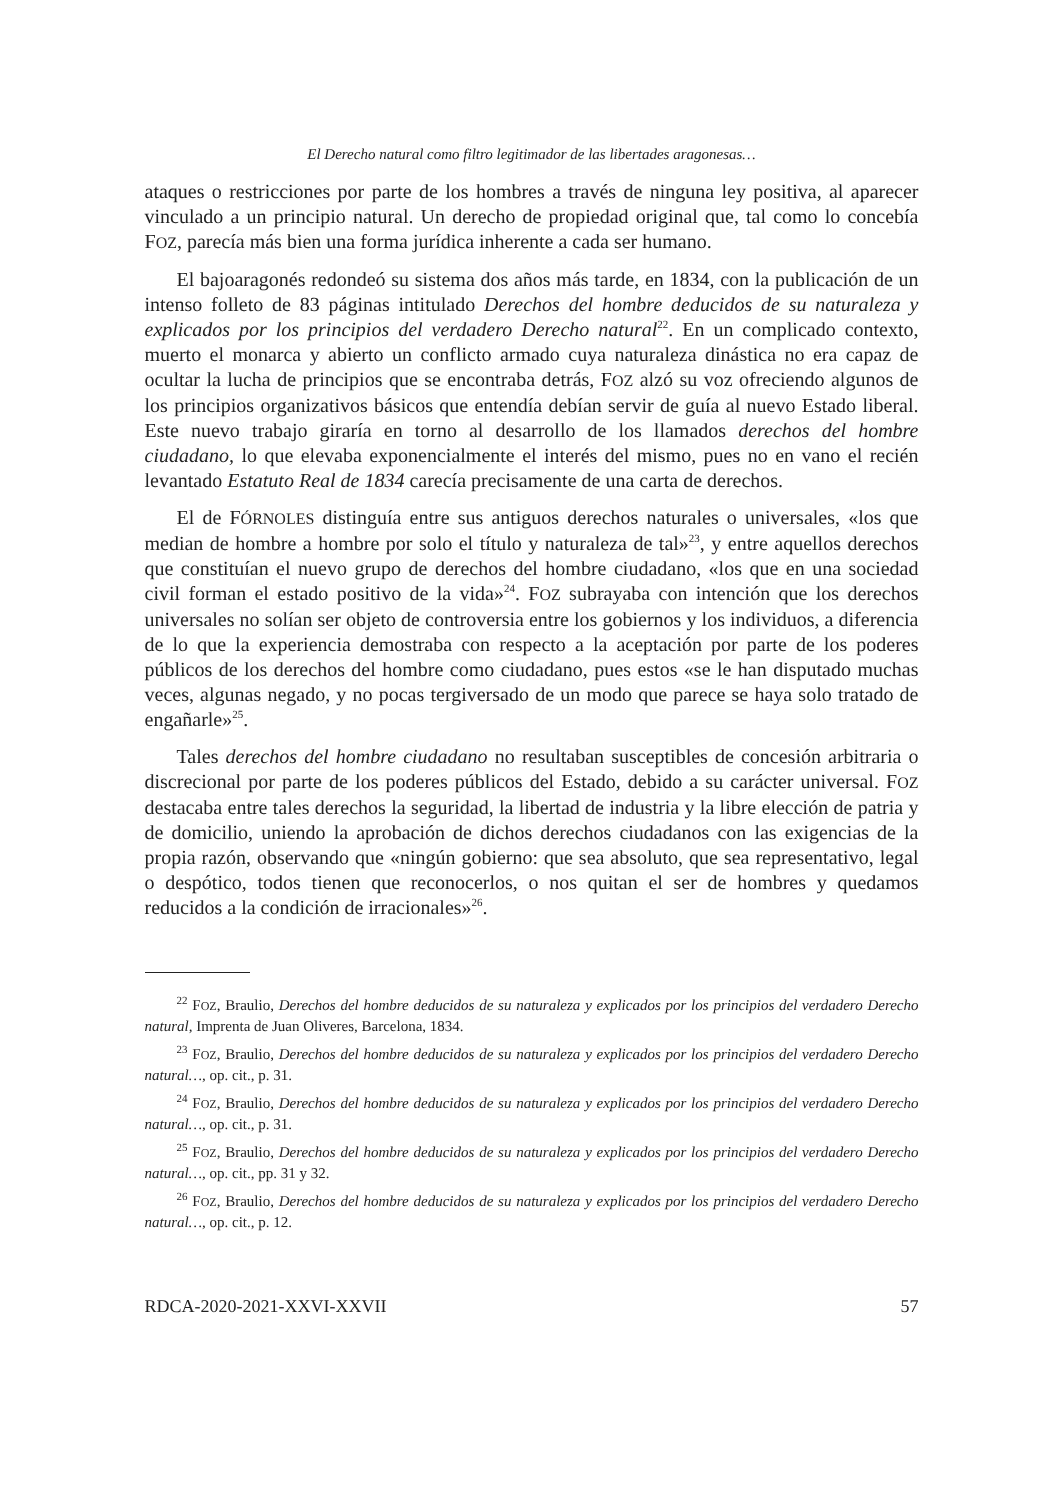El Derecho natural como filtro legitimador de las libertades aragonesas…
ataques o restricciones por parte de los hombres a través de ninguna ley positiva, al aparecer vinculado a un principio natural. Un derecho de propiedad original que, tal como lo concebía FOZ, parecía más bien una forma jurídica inherente a cada ser humano.
El bajoaragonés redondeó su sistema dos años más tarde, en 1834, con la publicación de un intenso folleto de 83 páginas intitulado Derechos del hombre deducidos de su naturaleza y explicados por los principios del verdadero Derecho natural<sup>22</sup>. En un complicado contexto, muerto el monarca y abierto un conflicto armado cuya naturaleza dinástica no era capaz de ocultar la lucha de principios que se encontraba detrás, FOZ alzó su voz ofreciendo algunos de los principios organizativos básicos que entendía debían servir de guía al nuevo Estado liberal. Este nuevo trabajo giraría en torno al desarrollo de los llamados derechos del hombre ciudadano, lo que elevaba exponencialmente el interés del mismo, pues no en vano el recién levantado Estatuto Real de 1834 carecía precisamente de una carta de derechos.
El de FÓRNOLES distinguía entre sus antiguos derechos naturales o universales, «los que median de hombre a hombre por solo el título y naturaleza de tal»<sup>23</sup>, y entre aquellos derechos que constituían el nuevo grupo de derechos del hombre ciudadano, «los que en una sociedad civil forman el estado positivo de la vida»<sup>24</sup>. FOZ subrayaba con intención que los derechos universales no solían ser objeto de controversia entre los gobiernos y los individuos, a diferencia de lo que la experiencia demostraba con respecto a la aceptación por parte de los poderes públicos de los derechos del hombre como ciudadano, pues estos «se le han disputado muchas veces, algunas negado, y no pocas tergiversado de un modo que parece se haya solo tratado de engañarle»<sup>25</sup>.
Tales derechos del hombre ciudadano no resultaban susceptibles de concesión arbitraria o discrecional por parte de los poderes públicos del Estado, debido a su carácter universal. FOZ destacaba entre tales derechos la seguridad, la libertad de industria y la libre elección de patria y de domicilio, uniendo la aprobación de dichos derechos ciudadanos con las exigencias de la propia razón, observando que «ningún gobierno: que sea absoluto, que sea representativo, legal o despótico, todos tienen que reconocerlos, o nos quitan el ser de hombres y quedamos reducidos a la condición de irracionales»<sup>26</sup>.
<sup>22</sup> FOZ, Braulio, Derechos del hombre deducidos de su naturaleza y explicados por los principios del verdadero Derecho natural, Imprenta de Juan Oliveres, Barcelona, 1834.
<sup>23</sup> FOZ, Braulio, Derechos del hombre deducidos de su naturaleza y explicados por los principios del verdadero Derecho natural…, op. cit., p. 31.
<sup>24</sup> FOZ, Braulio, Derechos del hombre deducidos de su naturaleza y explicados por los principios del verdadero Derecho natural…, op. cit., p. 31.
<sup>25</sup> FOZ, Braulio, Derechos del hombre deducidos de su naturaleza y explicados por los principios del verdadero Derecho natural…, op. cit., pp. 31 y 32.
<sup>26</sup> FOZ, Braulio, Derechos del hombre deducidos de su naturaleza y explicados por los principios del verdadero Derecho natural…, op. cit., p. 12.
RDCA-2020-2021-XXVI-XXVII 57